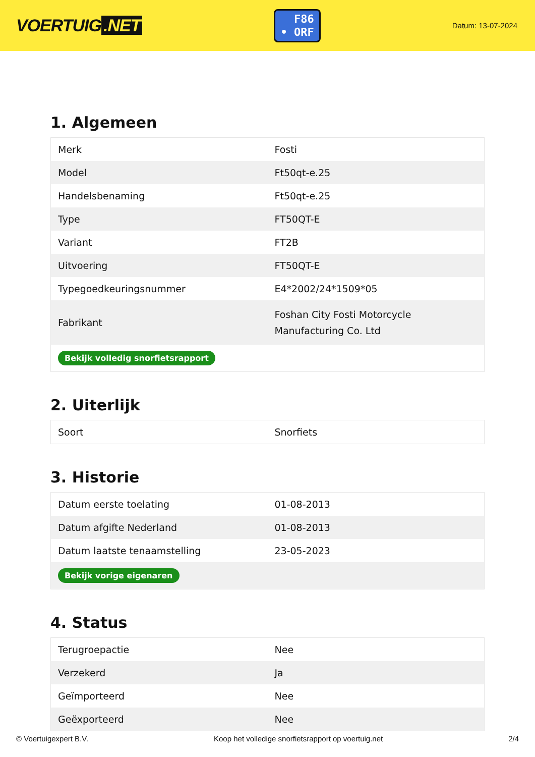VOERTUIG.NET
F86
• ORF
Datum: 13-07-2024
1. Algemeen
| Merk | Fosti |
| Model | Ft50qt-e.25 |
| Handelsbenaming | Ft50qt-e.25 |
| Type | FT50QT-E |
| Variant | FT2B |
| Uitvoering | FT50QT-E |
| Typegoedkeuringsnummer | E4*2002/24*1509*05 |
| Fabrikant | Foshan City Fosti Motorcycle Manufacturing Co. Ltd |
| Bekijk volledig snorfietsrapport | |
2. Uiterlijk
| Soort | Snorfiets |
3. Historie
| Datum eerste toelating | 01-08-2013 |
| Datum afgifte Nederland | 01-08-2013 |
| Datum laatste tenaamstelling | 23-05-2023 |
| Bekijk vorige eigenaren | |
4. Status
| Terugroepactie | Nee |
| Verzekerd | Ja |
| Geïmporteerd | Nee |
| Geëxporteerd | Nee |
© Voertuigexpert B.V. Koop het volledige snorfietsrapport op voertuig.net 2/4